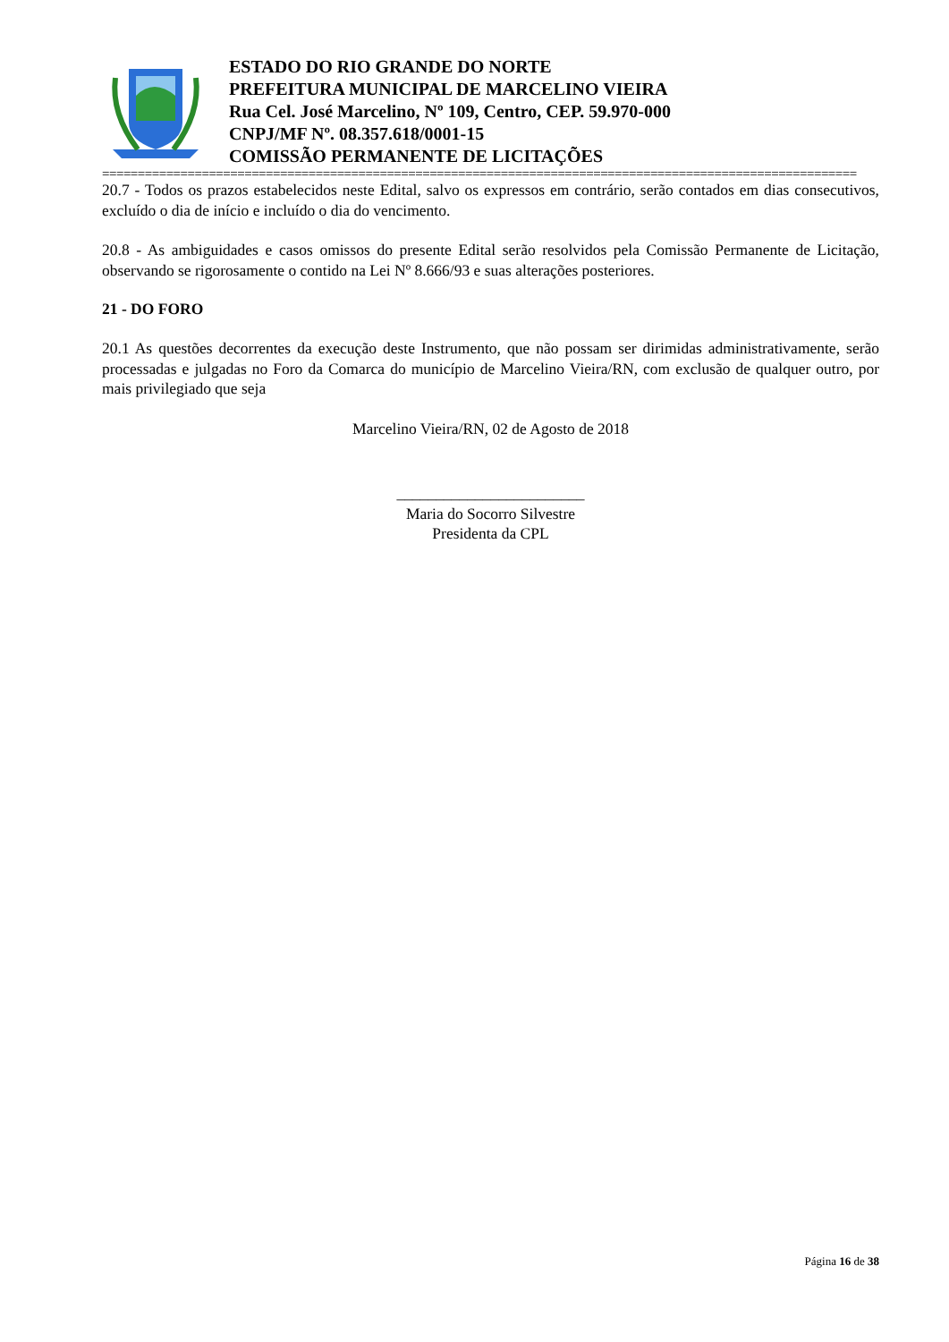ESTADO DO RIO GRANDE DO NORTE
PREFEITURA MUNICIPAL DE MARCELINO VIEIRA
Rua Cel. José Marcelino, Nº 109, Centro, CEP. 59.970-000
CNPJ/MF Nº. 08.357.618/0001-15
COMISSÃO PERMANENTE DE LICITAÇÕES
==========================================================================================================
20.7 - Todos os prazos estabelecidos neste Edital, salvo os expressos em contrário, serão contados em dias consecutivos, excluído o dia de início e incluído o dia do vencimento.
20.8 - As ambiguidades e casos omissos do presente Edital serão resolvidos pela Comissão Permanente de Licitação, observando se rigorosamente o contido na Lei Nº 8.666/93 e suas alterações posteriores.
21 - DO FORO
20.1 As questões decorrentes da execução deste Instrumento, que não possam ser dirimidas administrativamente, serão processadas e julgadas no Foro da Comarca do município de Marcelino Vieira/RN, com exclusão de qualquer outro, por mais privilegiado que seja
Marcelino Vieira/RN, 02 de Agosto de 2018
________________________
Maria do Socorro Silvestre
Presidenta da CPL
Página 16 de 38